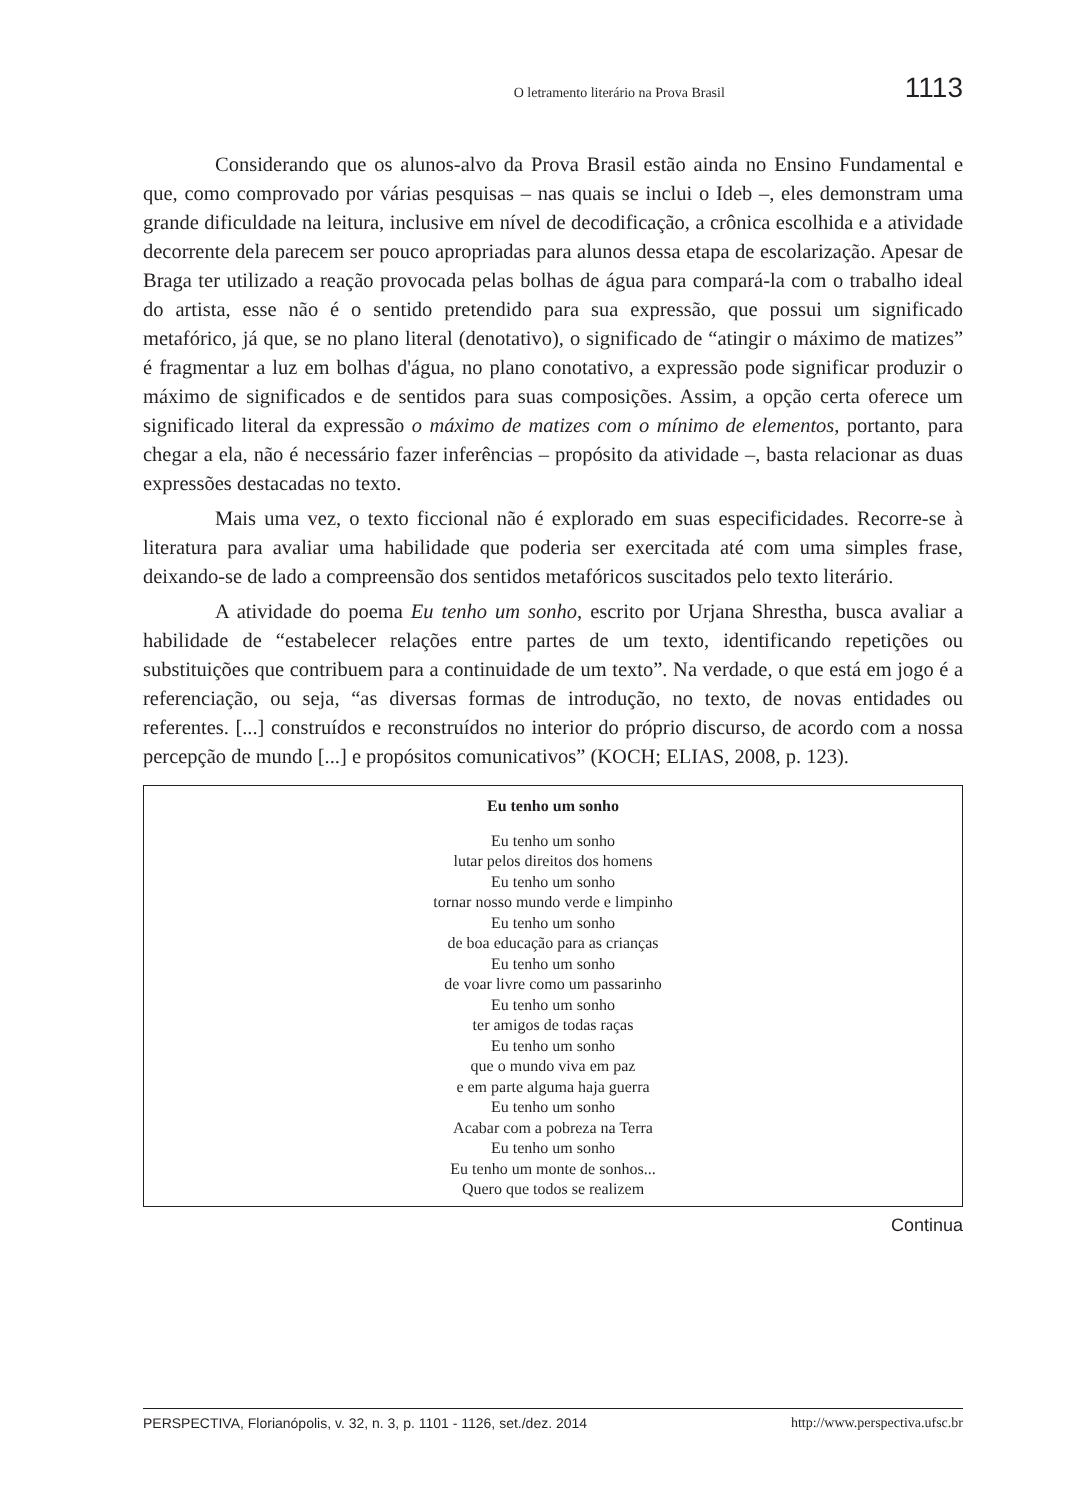O letramento literário na Prova Brasil 1113
Considerando que os alunos-alvo da Prova Brasil estão ainda no Ensino Fundamental e que, como comprovado por várias pesquisas – nas quais se inclui o Ideb –, eles demonstram uma grande dificuldade na leitura, inclusive em nível de decodificação, a crônica escolhida e a atividade decorrente dela parecem ser pouco apropriadas para alunos dessa etapa de escolarização. Apesar de Braga ter utilizado a reação provocada pelas bolhas de água para compará-la com o trabalho ideal do artista, esse não é o sentido pretendido para sua expressão, que possui um significado metafórico, já que, se no plano literal (denotativo), o significado de “atingir o máximo de matizes” é fragmentar a luz em bolhas d'água, no plano conotativo, a expressão pode significar produzir o máximo de significados e de sentidos para suas composições. Assim, a opção certa oferece um significado literal da expressão o máximo de matizes com o mínimo de elementos, portanto, para chegar a ela, não é necessário fazer inferências – propósito da atividade –, basta relacionar as duas expressões destacadas no texto.
Mais uma vez, o texto ficcional não é explorado em suas especificidades. Recorre-se à literatura para avaliar uma habilidade que poderia ser exercitada até com uma simples frase, deixando-se de lado a compreensão dos sentidos metafóricos suscitados pelo texto literário.
A atividade do poema Eu tenho um sonho, escrito por Urjana Shrestha, busca avaliar a habilidade de “estabelecer relações entre partes de um texto, identificando repetições ou substituições que contribuem para a continuidade de um texto”. Na verdade, o que está em jogo é a referenciação, ou seja, “as diversas formas de introdução, no texto, de novas entidades ou referentes. [...] construídos e reconstruídos no interior do próprio discurso, de acordo com a nossa percepção de mundo [...] e propósitos comunicativos” (KOCH; ELIAS, 2008, p. 123).
Eu tenho um sonho
Eu tenho um sonho
lutar pelos direitos dos homens
Eu tenho um sonho
tornar nosso mundo verde e limpinho
Eu tenho um sonho
de boa educação para as crianças
Eu tenho um sonho
de voar livre como um passarinho
Eu tenho um sonho
ter amigos de todas raças
Eu tenho um sonho
que o mundo viva em paz
e em parte alguma haja guerra
Eu tenho um sonho
Acabar com a pobreza na Terra
Eu tenho um sonho
Eu tenho um monte de sonhos...
Quero que todos se realizem
Continua
PERSPECTIVA, Florianópolis, v. 32, n. 3, p. 1101 - 1126, set./dez. 2014 http://www.perspectiva.ufsc.br